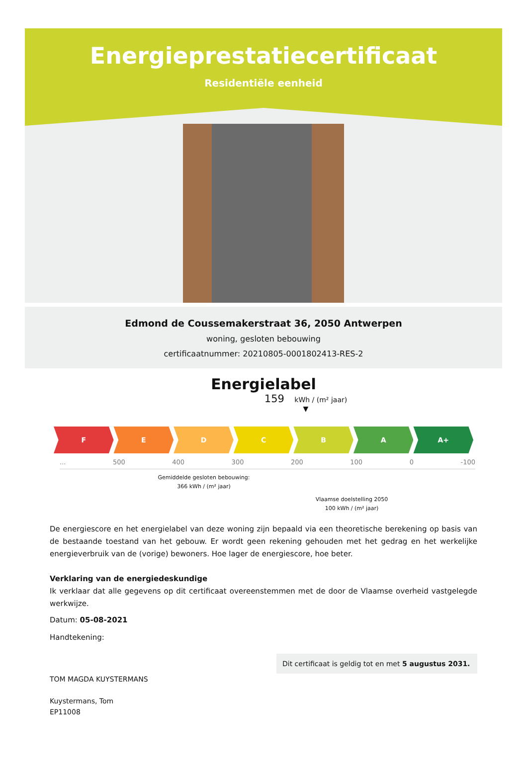Energieprestatiecertificaat
Residentiële eenheid
Edmond de Coussemakerstraat 36, 2050 Antwerpen
woning, gesloten bebouwing
certificaatnummer: 20210805-0001802413-RES-2
Energielabel
159 kWh / (m² jaar)
▼
F E D C B A A+
... 500 400 300 200 100 0 -100
Gemiddelde gesloten bebouwing:
366 kWh / (m² jaar)
Vlaamse doelstelling 2050
100 kWh / (m² jaar)
De energiescore en het energielabel van deze woning zijn bepaald via een theoretische berekening op basis van de bestaande toestand van het gebouw. Er wordt geen rekening gehouden met het gedrag en het werkelijke energieverbruik van de (vorige) bewoners. Hoe lager de energiescore, hoe beter.
Verklaring van de energiedeskundige
Ik verklaar dat alle gegevens op dit certificaat overeenstemmen met de door de Vlaamse overheid vastgelegde werkwijze.
Datum: 05-08-2021
Handtekening:
Dit certificaat is geldig tot en met 5 augustus 2031.
TOM MAGDA KUYSTERMANS
Kuystermans, Tom
EP11008